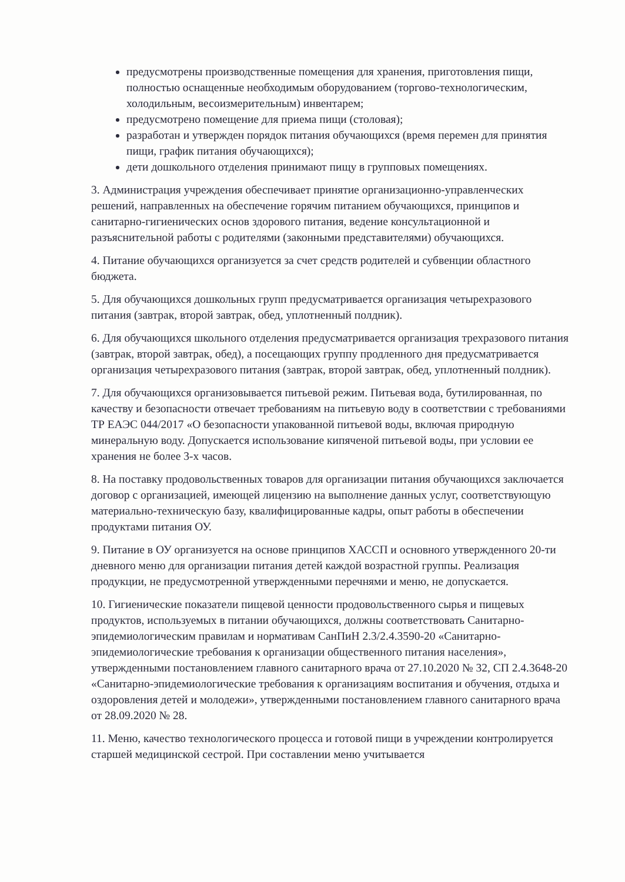предусмотрены производственные помещения для хранения, приготовления пищи, полностью оснащенные необходимым оборудованием (торгово-технологическим, холодильным, весоизмерительным) инвентарем;
предусмотрено помещение для приема пищи (столовая);
разработан и утвержден порядок питания обучающихся (время перемен для принятия пищи, график питания обучающихся);
дети дошкольного отделения принимают пищу в групповых помещениях.
3. Администрация учреждения обеспечивает принятие организационно-управленческих решений, направленных на обеспечение горячим питанием обучающихся, принципов и санитарно-гигиенических основ здорового питания, ведение консультационной и разъяснительной работы с родителями (законными представителями) обучающихся.
4. Питание обучающихся организуется за счет средств родителей и субвенции областного бюджета.
5. Для обучающихся дошкольных групп предусматривается организация четырехразового питания (завтрак, второй завтрак, обед, уплотненный полдник).
6. Для обучающихся школьного отделения предусматривается организация трехразового питания (завтрак, второй завтрак, обед), а посещающих группу продленного дня предусматривается организация четырехразового питания (завтрак, второй завтрак, обед, уплотненный полдник).
7. Для обучающихся организовывается питьевой режим. Питьевая вода, бутилированная, по качеству и безопасности отвечает требованиям на питьевую воду в соответствии с требованиями ТР ЕАЭС 044/2017 «О безопасности упакованной питьевой воды, включая природную минеральную воду. Допускается использование кипяченой питьевой воды, при условии ее хранения не более 3-х часов.
8. На поставку продовольственных товаров для организации питания обучающихся заключается договор с организацией, имеющей лицензию на выполнение данных услуг, соответствующую материально-техническую базу, квалифицированные кадры, опыт работы в обеспечении продуктами питания ОУ.
9. Питание в ОУ организуется на основе принципов ХАССП и основного утвержденного 20-ти дневного меню для организации питания детей каждой возрастной группы. Реализация продукции, не предусмотренной утвержденными перечнями и меню, не допускается.
10. Гигиенические показатели пищевой ценности продовольственного сырья и пищевых продуктов, используемых в питании обучающихся, должны соответствовать Санитарно-эпидемиологическим правилам и нормативам СанПиН 2.3/2.4.3590-20 «Санитарно-эпидемиологические требования к организации общественного питания населения», утвержденными постановлением главного санитарного врача от 27.10.2020 № 32, СП 2.4.3648-20 «Санитарно-эпидемиологические требования к организациям воспитания и обучения, отдыха и оздоровления детей и молодежи», утвержденными постановлением главного санитарного врача от 28.09.2020 № 28.
11. Меню, качество технологического процесса и готовой пищи в учреждении контролируется старшей медицинской сестрой. При составлении меню учитывается